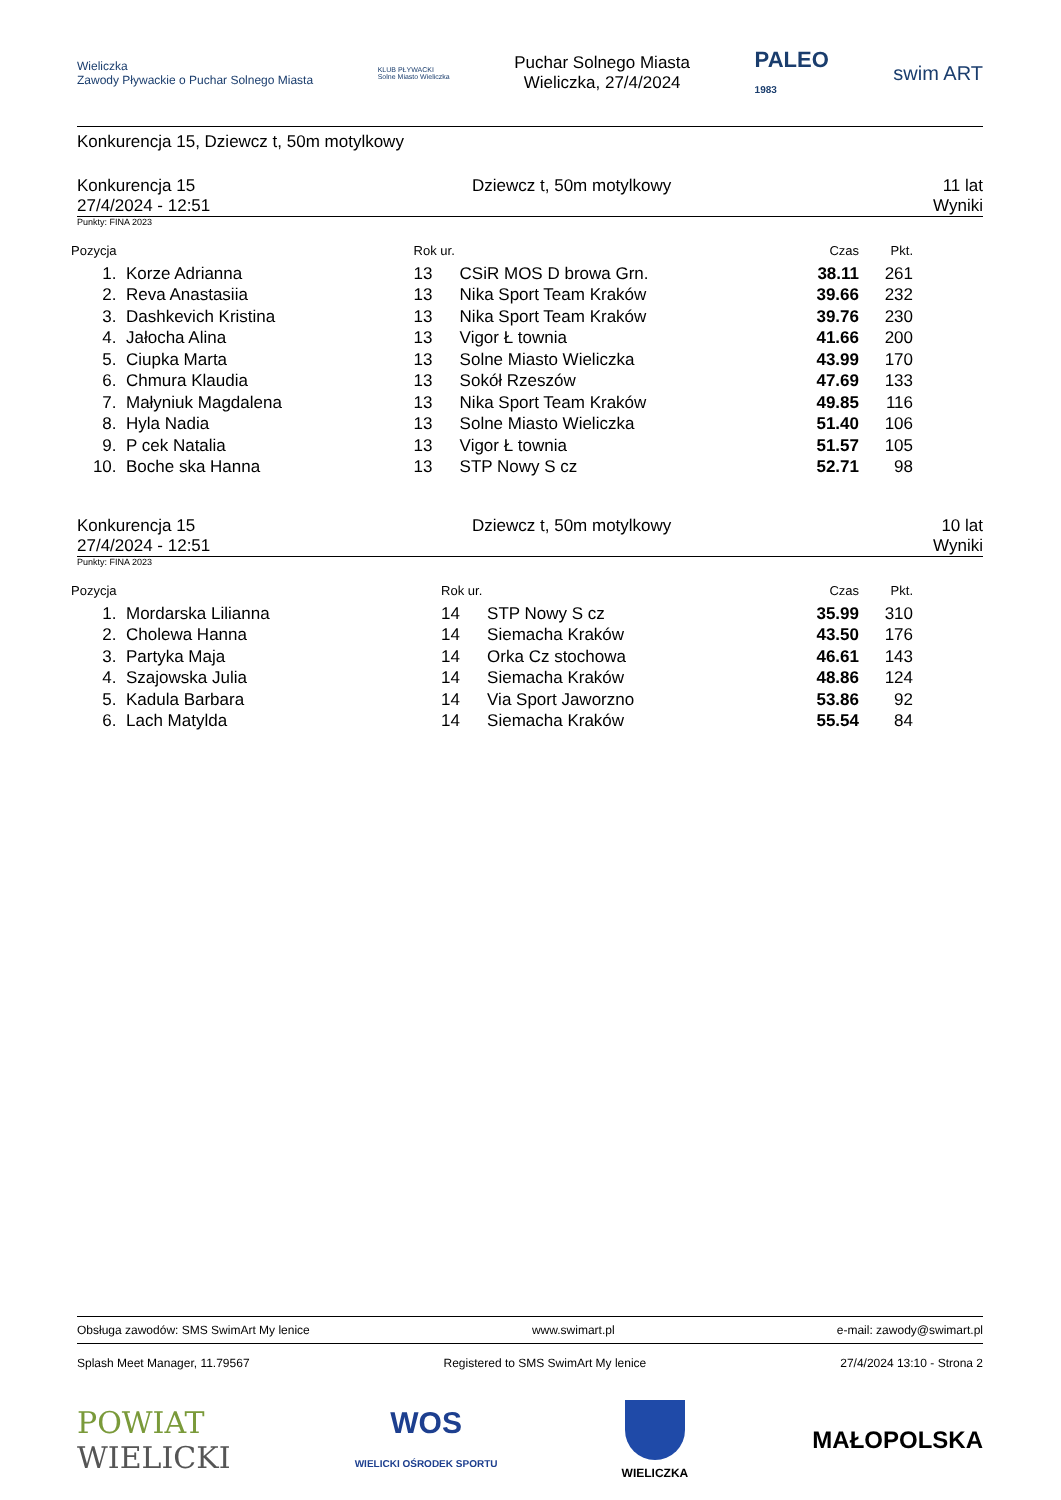Wieliczka
Zawody Pływackie o Puchar Solnego Miasta
KLUB PŁYWACKI
Solne Miasto Wieliczka
Puchar Solnego Miasta
Wieliczka, 27/4/2024
PALEO
1983
swim ART
Konkurencja 15, Dziewcz t, 50m motylkowy
Konkurencja 15
27/4/2024 - 12:51
Dziewcz t, 50m motylkowy 11 lat
Wyniki
Punkty: FINA 2023
| Pozycja | | Rok ur. | | Czas | Pkt. | |
| --- | --- | --- | --- | --- | --- | --- |
| 1. | Korze Adrianna | 13 | CSiR MOS D browa Grn. | 38.11 | 261 | |
| 2. | Reva Anastasiia | 13 | Nika Sport Team Kraków | 39.66 | 232 | |
| 3. | Dashkevich Kristina | 13 | Nika Sport Team Kraków | 39.76 | 230 | |
| 4. | Jałocha Alina | 13 | Vigor Ł townia | 41.66 | 200 | |
| 5. | Ciupka Marta | 13 | Solne Miasto Wieliczka | 43.99 | 170 | |
| 6. | Chmura Klaudia | 13 | Sokół Rzeszów | 47.69 | 133 | |
| 7. | Małyniuk Magdalena | 13 | Nika Sport Team Kraków | 49.85 | 116 | |
| 8. | Hyla Nadia | 13 | Solne Miasto Wieliczka | 51.40 | 106 | |
| 9. | P cek Natalia | 13 | Vigor Ł townia | 51.57 | 105 | |
| 10. | Boche ska Hanna | 13 | STP Nowy S cz | 52.71 | 98 | |
Konkurencja 15
27/4/2024 - 12:51
Dziewcz t, 50m motylkowy 10 lat
Wyniki
Punkty: FINA 2023
| Pozycja | | Rok ur. | | Czas | Pkt. | |
| --- | --- | --- | --- | --- | --- | --- |
| 1. | Mordarska Lilianna | 14 | STP Nowy S cz | 35.99 | 310 | |
| 2. | Cholewa Hanna | 14 | Siemacha Kraków | 43.50 | 176 | |
| 3. | Partyka Maja | 14 | Orka Cz stochowa | 46.61 | 143 | |
| 4. | Szajowska Julia | 14 | Siemacha Kraków | 48.86 | 124 | |
| 5. | Kadula Barbara | 14 | Via Sport Jaworzno | 53.86 | 92 | |
| 6. | Lach Matylda | 14 | Siemacha Kraków | 55.54 | 84 | |
Obsługa zawodów: SMS SwimArt My lenice www.swimart.pl e-mail: zawody@swimart.pl
Splash Meet Manager, 11.79567 Registered to SMS SwimArt My lenice 27/4/2024 13:10 - Strona 2
POWIAT
WIELICKI
WOS
WIELICKI OŚRODEK SPORTU
WIELICZKA
MAŁOPOLSKA